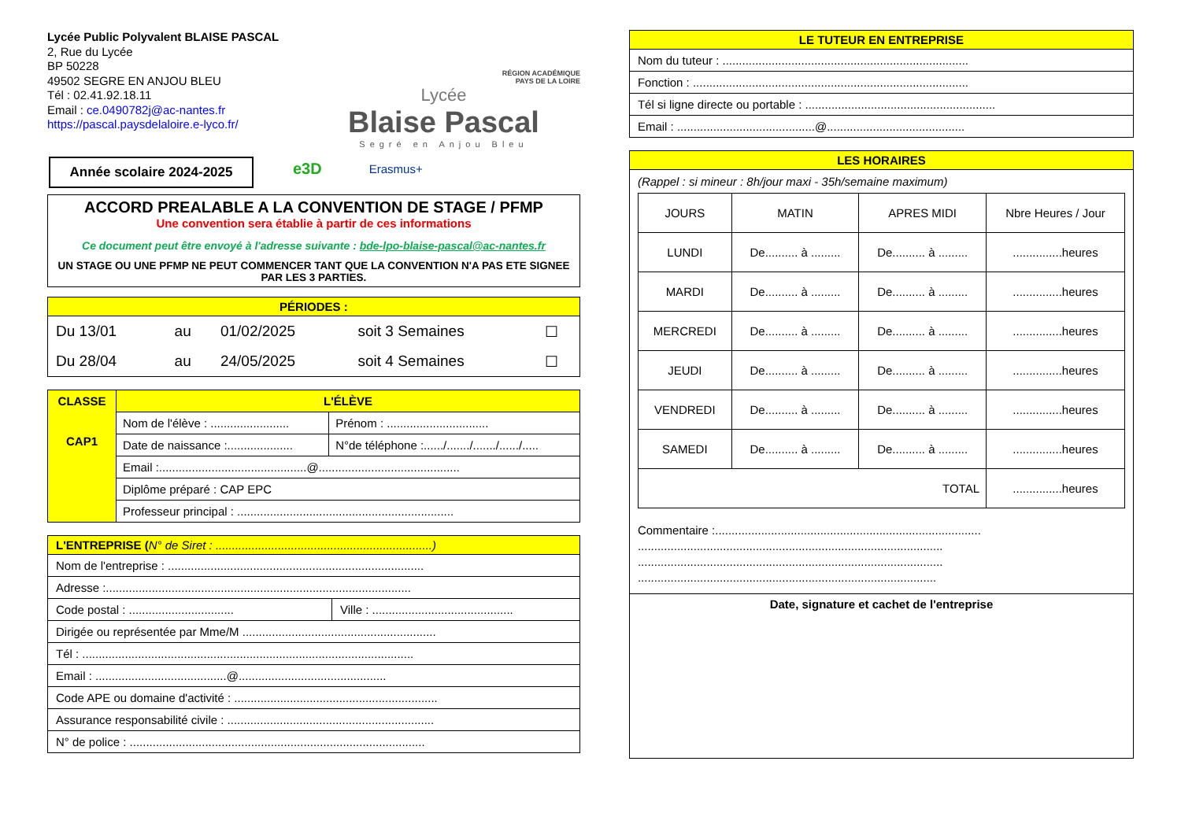Lycée Public Polyvalent BLAISE PASCAL
2, Rue du Lycée
BP 50228
49502 SEGRE EN ANJOU BLEU
Tél : 02.41.92.18.11
Email : ce.0490782j@ac-nantes.fr
https://pascal.paysdelaloire.e-lyco.fr/
RÉGION ACADÉMIQUE
PAYS DE LA LOIRE
Lycée
Blaise Pascal
Segré en Anjou Bleu
Année scolaire 2024-2025
e3D Erasmus+
ACCORD PREALABLE A LA CONVENTION DE STAGE / PFMP
Une convention sera établie à partir de ces informations
Ce document peut être envoyé à l'adresse suivante : bde-lpo-blaise-pascal@ac-nantes.fr
UN STAGE OU UNE PFMP NE PEUT COMMENCER TANT QUE LA CONVENTION N'A PAS ETE SIGNEE PAR LES 3 PARTIES.
PÉRIODES :
| Du 13/01 | au | 01/02/2025 | soit 3 Semaines | ☐ |
| Du 28/04 | au | 24/05/2025 | soit 4 Semaines | ☐ |
| CLASSE CAP1 | L'ÉLÈVE | |
| | Nom de l'élève : ........................ | Prénom : ............................... |
| | Date de naissance :.................... | N°de téléphone :....../......./......./....../..... |
| | Email :.............................................@........................................... | |
| | Diplôme préparé : CAP EPC | |
| | Professeur principal : .................................................................. | |
L'ENTREPRISE (N° de Siret : ..................................................................)
Nom de l'entreprise : ..............................................................................
Adresse :.............................................................................................
Code postal : ................................ Ville : ...........................................
Dirigée ou représentée par Mme/M ...........................................................
Tél : .....................................................................................................
Email : ........................................@.............................................
Code APE ou domaine d'activité : ..............................................................
Assurance responsabilité civile : ...............................................................
N° de police : ..........................................................................................
LE TUTEUR EN ENTREPRISE
Nom du tuteur : ...........................................................................
Fonction : ....................................................................................
Tél si ligne directe ou portable : ..........................................................
Email : ..........................................@..........................................
LES HORAIRES
(Rappel : si mineur : 8h/jour maxi - 35h/semaine maximum)
| JOURS | MATIN | APRES MIDI | Nbre Heures / Jour |
| --- | --- | --- | --- |
| LUNDI | De.......... à ......... | De.......... à ......... | ...............heures |
| MARDI | De.......... à ......... | De.......... à ......... | ...............heures |
| MERCREDI | De.......... à ......... | De.......... à ......... | ...............heures |
| JEUDI | De.......... à ......... | De.......... à ......... | ...............heures |
| VENDREDI | De.......... à ......... | De.......... à ......... | ...............heures |
| SAMEDI | De.......... à ......... | De.......... à ......... | ...............heures |
| TOTAL | | | ...............heures |
Commentaire :.................................................................................
.............................................................................................
.............................................................................................
...........................................................................................
Date, signature et cachet de l'entreprise